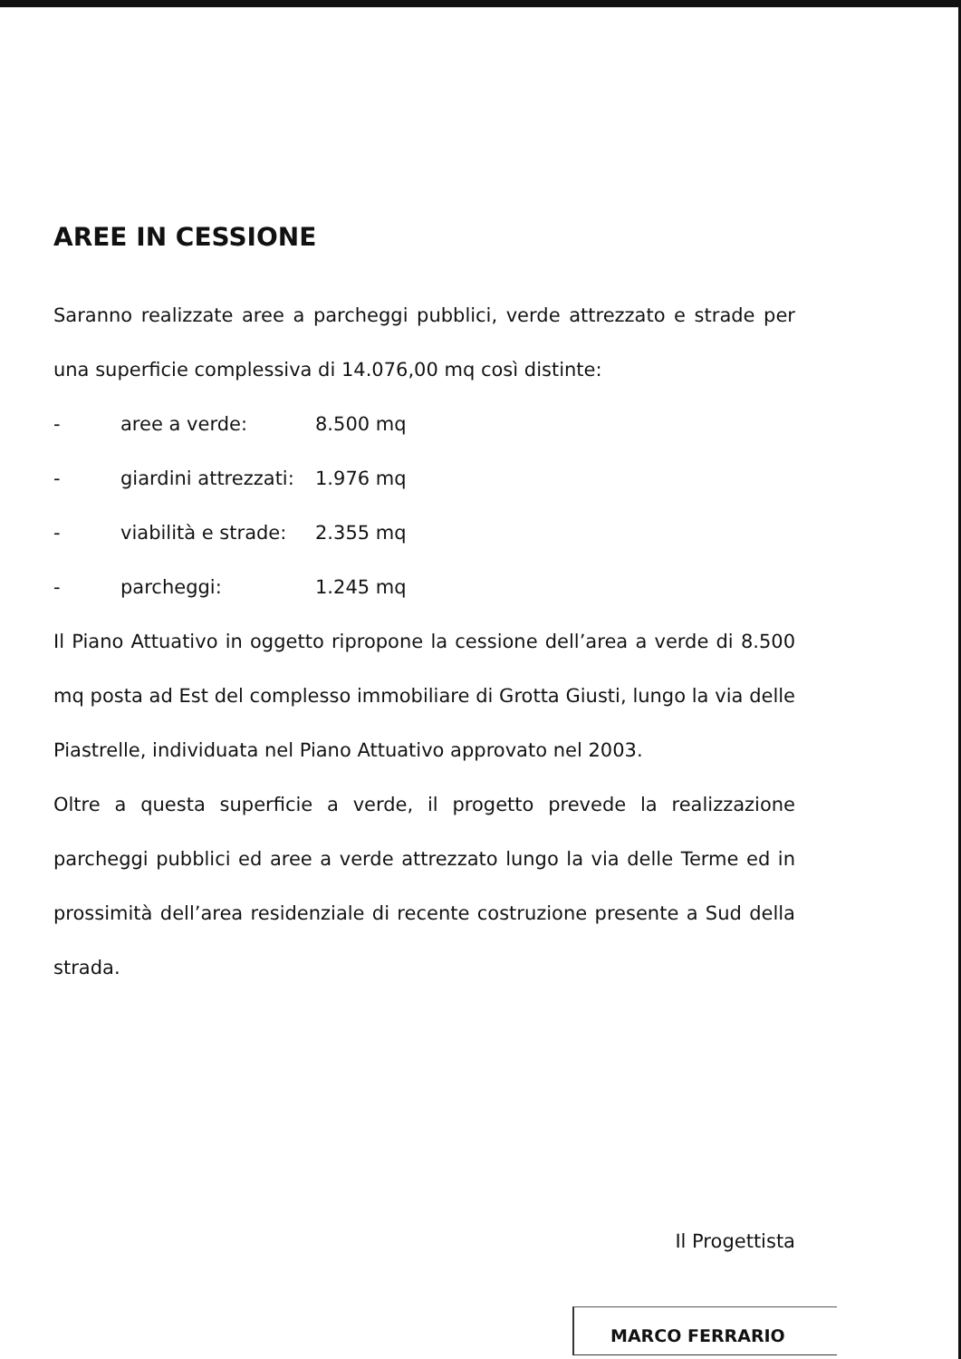AREE IN CESSIONE
Saranno realizzate aree a parcheggi pubblici, verde attrezzato e strade per una superficie complessiva di 14.076,00 mq così distinte:
- aree a verde: 8.500 mq
- giardini attrezzati: 1.976 mq
- viabilità e strade: 2.355 mq
- parcheggi: 1.245 mq
Il Piano Attuativo in oggetto ripropone la cessione dell’area a verde di 8.500 mq posta ad Est del complesso immobiliare di Grotta Giusti, lungo la via delle Piastrelle, individuata nel Piano Attuativo approvato nel 2003.
Oltre a questa superficie a verde, il progetto prevede la realizzazione parcheggi pubblici ed aree a verde attrezzato lungo la via delle Terme ed in prossimità dell’area residenziale di recente costruzione presente a Sud della strada.
Il Progettista
MARCO FERRARIO